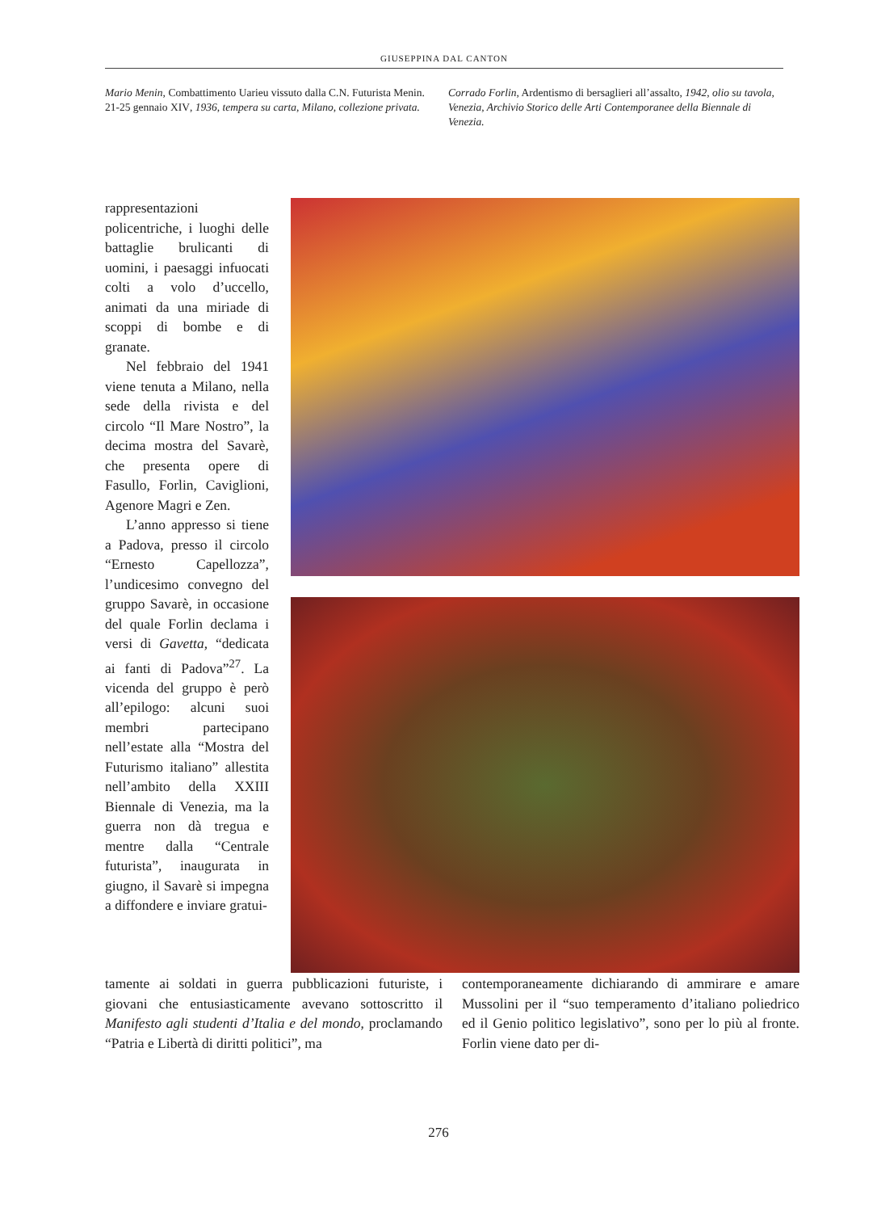GIUSEPPINA DAL CANTON
Mario Menin, Combattimento Uarieu vissuto dalla C.N. Futurista Menin. 21-25 gennaio XIV, 1936, tempera su carta, Milano, collezione privata.
Corrado Forlin, Ardentismo di bersaglieri all’assalto, 1942, olio su tavola, Venezia, Archivio Storico delle Arti Contemporanee della Biennale di Venezia.
rappresentazioni policentriche, i luoghi delle battaglie brulicanti di uomini, i paesaggi infuocati colti a volo d’uccello, animati da una miriade di scoppi di bombe e di granate.
Nel febbraio del 1941 viene tenuta a Milano, nella sede della rivista e del circolo “Il Mare Nostro”, la decima mostra del Savarè, che presenta opere di Fasullo, Forlin, Caviglioni, Agenore Magri e Zen.
L’anno appresso si tiene a Padova, presso il circolo “Ernesto Capellozza”, l’undicesimo convegno del gruppo Savarè, in occasione del quale Forlin declama i versi di Gavetta, “dedicata ai fanti di Padova”<sup>27</sup>. La vicenda del gruppo è però all’epilogo: alcuni suoi membri partecipano nell’estate alla “Mostra del Futurismo italiano” allestita nell’ambito della XXIII Biennale di Venezia, ma la guerra non dà tregua e mentre dalla “Centrale futurista”, inaugurata in giugno, il Savarè si impegna a diffondere e inviare gratui-
tamente ai soldati in guerra pubblicazioni futuriste, i giovani che entusiasticamente avevano sottoscritto il Manifesto agli studenti d’Italia e del mondo, proclamando “Patria e Libertà di diritti politici”, ma
contemporaneamente dichiarando di ammirare e amare Mussolini per il “suo temperamento d’italiano poliedrico ed il Genio politico legislativo”, sono per lo più al fronte. Forlin viene dato per di-
276